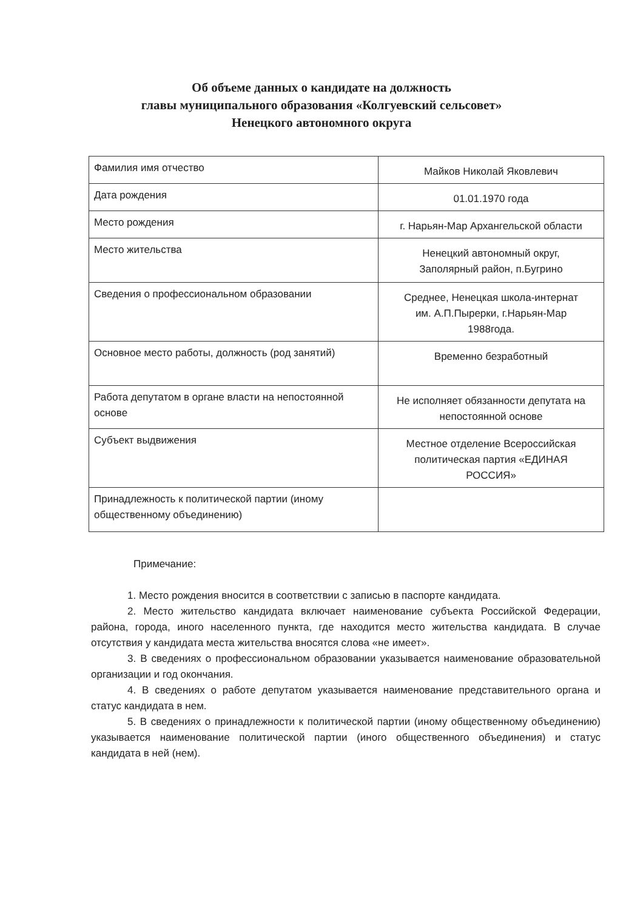Об объеме данных о кандидате на должность
главы муниципального образования «Колгуевский сельсовет»
Ненецкого автономного округа
| Фамилия имя отчество | Майков Николай Яковлевич |
| Дата рождения | 01.01.1970 года |
| Место рождения | г. Нарьян-Мар Архангельской области |
| Место жительства | Ненецкий автономный округ, Заполярный район, п.Бугрино |
| Сведения о профессиональном образовании | Среднее, Ненецкая школа-интернат им. А.П.Пырерки, г.Нарьян-Мар 1988года. |
| Основное место работы, должность (род занятий) | Временно безработный |
| Работа депутатом в органе власти на непостоянной основе | Не исполняет обязанности депутата на непостоянной основе |
| Субъект выдвижения | Местное отделение Всероссийская политическая партия «ЕДИНАЯ РОССИЯ» |
| Принадлежность к политической партии (иному общественному объединению) | |
Примечание:
1. Место рождения вносится в соответствии с записью в паспорте кандидата.
2. Место жительство кандидата включает наименование субъекта Российской Федерации, района, города, иного населенного пункта, где находится место жительства кандидата. В случае отсутствия у кандидата места жительства вносятся слова «не имеет».
3. В сведениях о профессиональном образовании указывается наименование образовательной организации и год окончания.
4. В сведениях о работе депутатом указывается наименование представительного органа и статус кандидата в нем.
5. В сведениях о принадлежности к политической партии (иному общественному объединению) указывается наименование политической партии (иного общественного объединения) и статус кандидата в ней (нем).